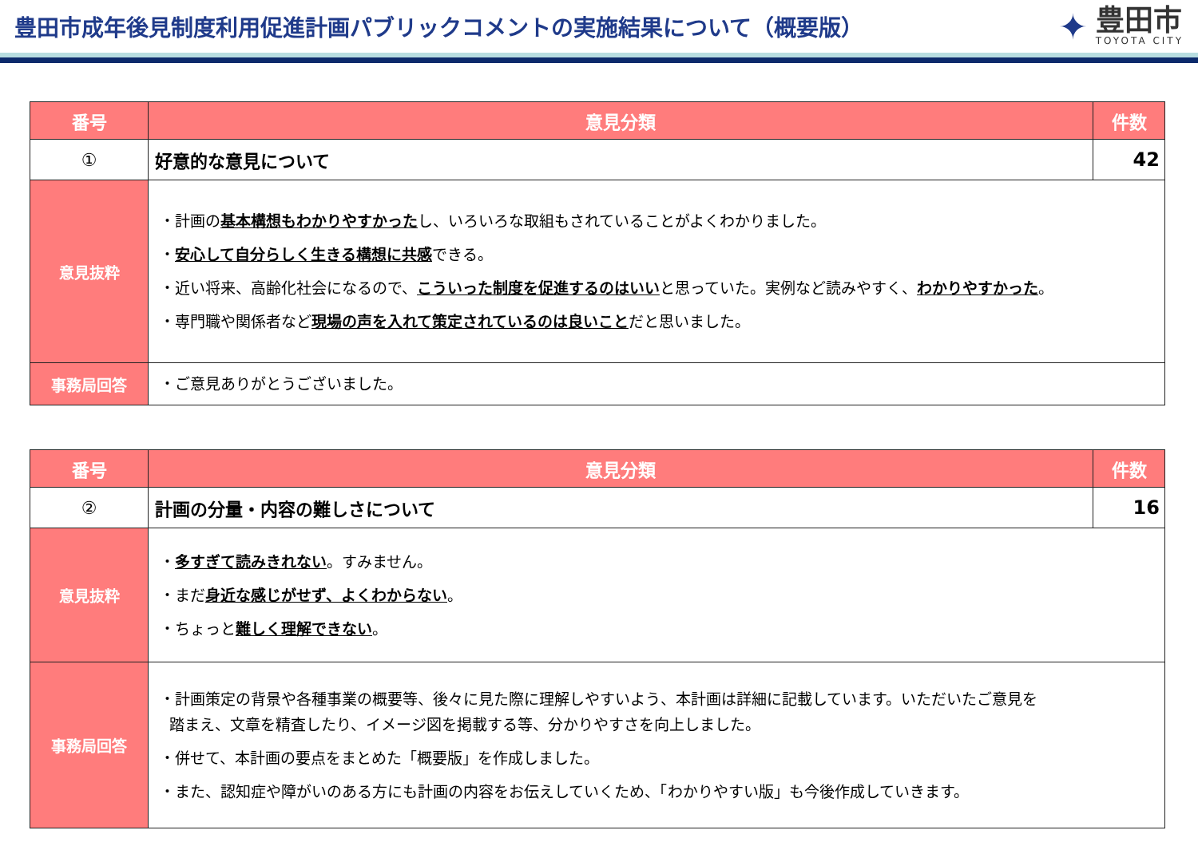豊田市成年後見制度利用促進計画パブリックコメントの実施結果について（概要版）
✦
豊田市
TOYOTA CITY
| 番号 | 意見分類 | 件数 |
| --- | --- | --- |
| ① | 好意的な意見について | 42 |
| 意見抜粋 | ・計画の 基本構想もわかりやすかった し、いろいろな取組もされていることがよくわかりました。 ・ 安心して自分らしく生きる構想に共感 できる。 ・近い将来、高齢化社会になるので、 こういった制度を促進するのはいい と思っていた。実例など読みやすく、 わかりやすかった 。 ・専門職や関係者など 現場の声を入れて策定されているのは良いこと だと思いました。 | |
| 事務局回答 | ・ご意見ありがとうございました。 | |
| 番号 | 意見分類 | 件数 |
| --- | --- | --- |
| ② | 計画の分量・内容の難しさについて | 16 |
| 意見抜粋 | ・ 多すぎて読みきれない 。すみません。 ・まだ 身近な感じがせず、よくわからない 。 ・ちょっと 難しく理解できない 。 | |
| 事務局回答 | ・計画策定の背景や各種事業の概要等、後々に見た際に理解しやすいよう、本計画は詳細に記載しています。いただいたご意見を 踏まえ、文章を精査したり、イメージ図を掲載する等、分かりやすさを向上しました。 ・併せて、本計画の要点をまとめた「概要版」を作成しました。 ・また、認知症や障がいのある方にも計画の内容をお伝えしていくため、「わかりやすい版」も今後作成していきます。 | |